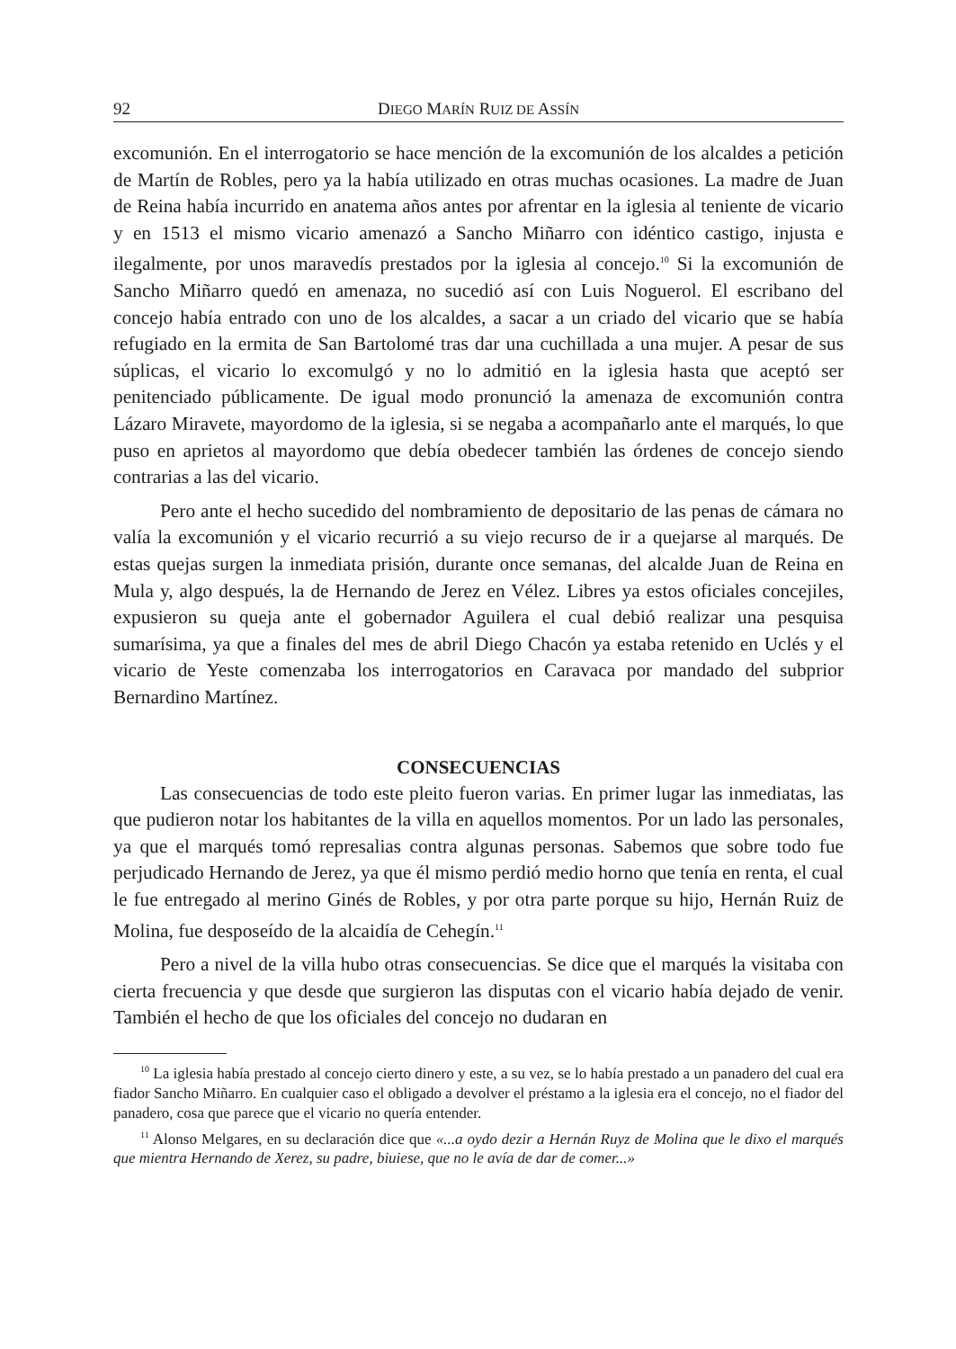92 DIEGO MARÍN RUIZ DE ASSÍN
excomunión. En el interrogatorio se hace mención de la excomunión de los alcaldes a petición de Martín de Robles, pero ya la había utilizado en otras muchas ocasiones. La madre de Juan de Reina había incurrido en anatema años antes por afrentar en la iglesia al teniente de vicario y en 1513 el mismo vicario amenazó a Sancho Miñarro con idéntico castigo, injusta e ilegalmente, por unos maravedís prestados por la iglesia al concejo.<sup>10</sup> Si la excomunión de Sancho Miñarro quedó en amenaza, no sucedió así con Luis Noguerol. El escribano del concejo había entrado con uno de los alcaldes, a sacar a un criado del vicario que se había refugiado en la ermita de San Bartolomé tras dar una cuchillada a una mujer. A pesar de sus súplicas, el vicario lo excomulgó y no lo admitió en la iglesia hasta que aceptó ser penitenciado públicamente. De igual modo pronunció la amenaza de excomunión contra Lázaro Miravete, mayordomo de la iglesia, si se negaba a acompañarlo ante el marqués, lo que puso en aprietos al mayordomo que debía obedecer también las órdenes de concejo siendo contrarias a las del vicario.
Pero ante el hecho sucedido del nombramiento de depositario de las penas de cámara no valía la excomunión y el vicario recurrió a su viejo recurso de ir a quejarse al marqués. De estas quejas surgen la inmediata prisión, durante once semanas, del alcalde Juan de Reina en Mula y, algo después, la de Hernando de Jerez en Vélez. Libres ya estos oficiales concejiles, expusieron su queja ante el gobernador Aguilera el cual debió realizar una pesquisa sumarísima, ya que a finales del mes de abril Diego Chacón ya estaba retenido en Uclés y el vicario de Yeste comenzaba los interrogatorios en Caravaca por mandado del subprior Bernardino Martínez.
CONSECUENCIAS
Las consecuencias de todo este pleito fueron varias. En primer lugar las inmediatas, las que pudieron notar los habitantes de la villa en aquellos momentos. Por un lado las personales, ya que el marqués tomó represalias contra algunas personas. Sabemos que sobre todo fue perjudicado Hernando de Jerez, ya que él mismo perdió medio horno que tenía en renta, el cual le fue entregado al merino Ginés de Robles, y por otra parte porque su hijo, Hernán Ruiz de Molina, fue desposeído de la alcaidía de Cehegín.<sup>11</sup>
Pero a nivel de la villa hubo otras consecuencias. Se dice que el marqués la visitaba con cierta frecuencia y que desde que surgieron las disputas con el vicario había dejado de venir. También el hecho de que los oficiales del concejo no dudaran en
<sup>10</sup> La iglesia había prestado al concejo cierto dinero y este, a su vez, se lo había prestado a un panadero del cual era fiador Sancho Miñarro. En cualquier caso el obligado a devolver el préstamo a la iglesia era el concejo, no el fiador del panadero, cosa que parece que el vicario no quería entender.
<sup>11</sup> Alonso Melgares, en su declaración dice que «...a oydo dezir a Hernán Ruyz de Molina que le dixo el marqués que mientra Hernando de Xerez, su padre, biuiese, que no le avía de dar de comer...»